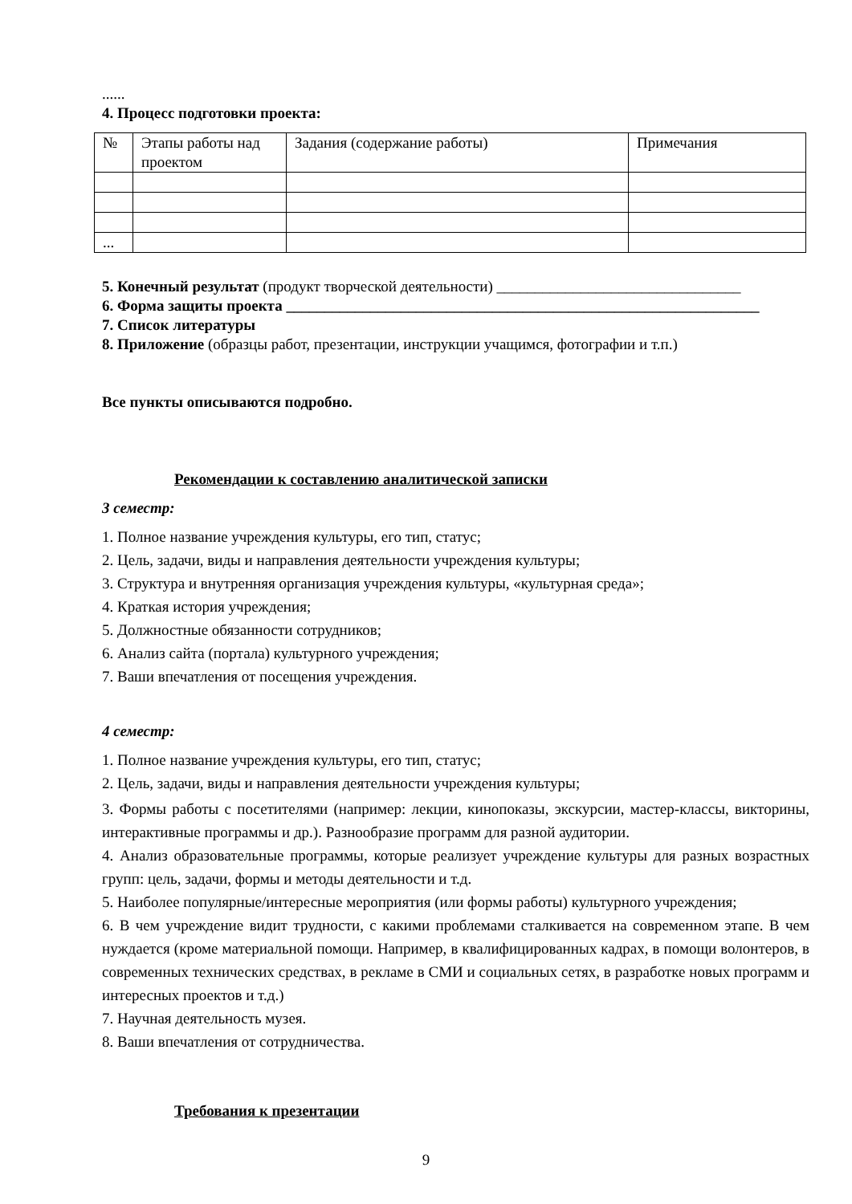......
4. Процесс подготовки проекта:
| № | Этапы работы над проектом | Задания (содержание работы) | Примечания |
| ... | | | |
5. Конечный результат (продукт творческой деятельности) ________________________________
6. Форма защиты проекта ______________________________________________________________
7. Список литературы
8. Приложение (образцы работ, презентации, инструкции учащимся, фотографии и т.п.)
Все пункты описываются подробно.
Рекомендации к составлению аналитической записки
3 семестр:
1. Полное название учреждения культуры, его тип, статус;
2. Цель, задачи, виды и направления деятельности учреждения культуры;
3. Структура и внутренняя организация учреждения культуры, «культурная среда»;
4. Краткая история учреждения;
5. Должностные обязанности сотрудников;
6. Анализ сайта (портала) культурного учреждения;
7. Ваши впечатления от посещения учреждения.
4 семестр:
1. Полное название учреждения культуры, его тип, статус;
2. Цель, задачи, виды и направления деятельности учреждения культуры;
3. Формы работы с посетителями (например: лекции, кинопоказы, экскурсии, мастер-классы, викторины, интерактивные программы и др.). Разнообразие программ для разной аудитории.
4. Анализ образовательные программы, которые реализует учреждение культуры для разных возрастных групп: цель, задачи, формы и методы деятельности и т.д.
5. Наиболее популярные/интересные мероприятия (или формы работы) культурного учреждения;
6. В чем учреждение видит трудности, с какими проблемами сталкивается на современном этапе. В чем нуждается (кроме материальной помощи. Например, в квалифицированных кадрах, в помощи волонтеров, в современных технических средствах, в рекламе в СМИ и социальных сетях, в разработке новых программ и интересных проектов и т.д.)
7. Научная деятельность музея.
8. Ваши впечатления от сотрудничества.
Требования к презентации
9